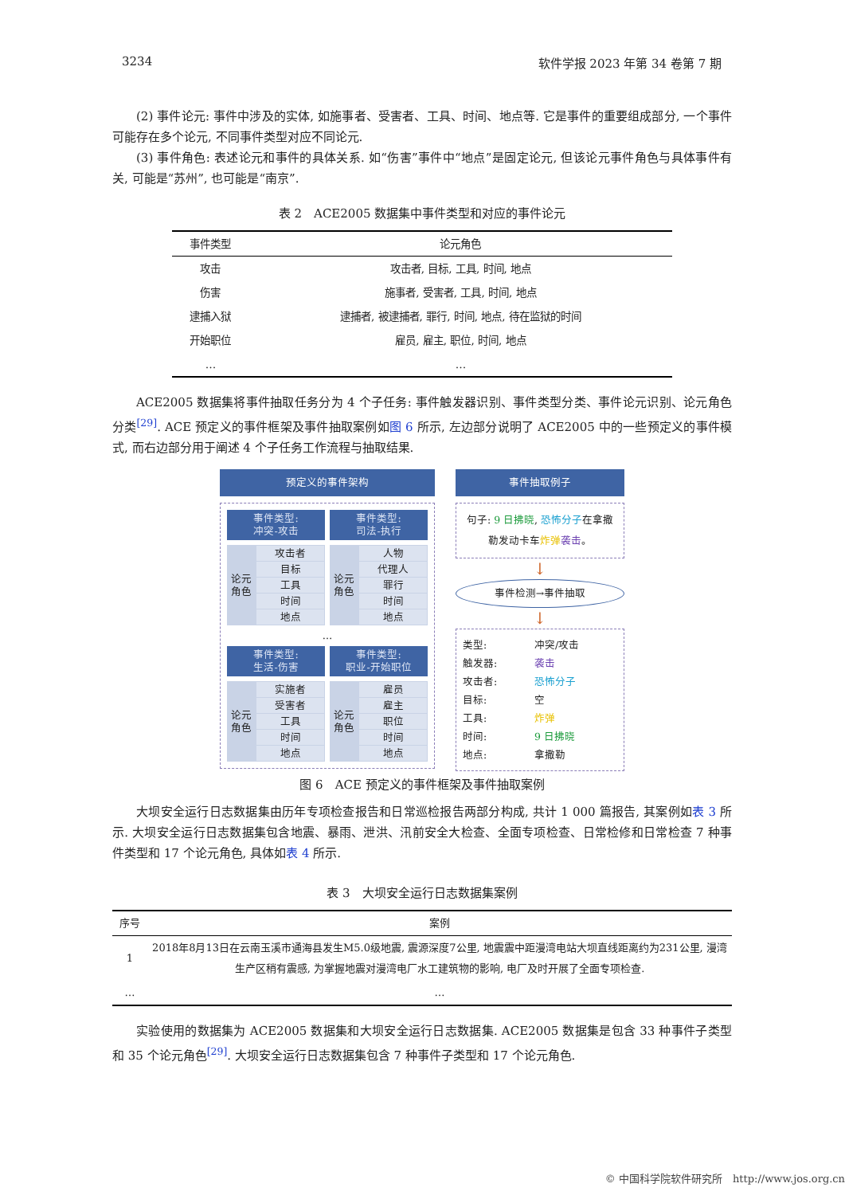3234 软件学报 2023 年第 34 卷第 7 期
(2) 事件论元: 事件中涉及的实体, 如施事者、受害者、工具、时间、地点等. 它是事件的重要组成部分, 一个事件可能存在多个论元, 不同事件类型对应不同论元.
(3) 事件角色: 表述论元和事件的具体关系. 如“伤害”事件中“地点”是固定论元, 但该论元事件角色与具体事件有关, 可能是“苏州”, 也可能是“南京”.
表 2　ACE2005 数据集中事件类型和对应的事件论元
| 事件类型 | 论元角色 |
| --- | --- |
| 攻击 | 攻击者, 目标, 工具, 时间, 地点 |
| 伤害 | 施事者, 受害者, 工具, 时间, 地点 |
| 逮捕入狱 | 逮捕者, 被逮捕者, 罪行, 时间, 地点, 待在监狱的时间 |
| 开始职位 | 雇员, 雇主, 职位, 时间, 地点 |
| … | … |
ACE2005 数据集将事件抽取任务分为 4 个子任务: 事件触发器识别、事件类型分类、事件论元识别、论元角色分类<sup>[29]</sup>. ACE 预定义的事件框架及事件抽取案例如图 6 所示, 左边部分说明了 ACE2005 中的一些预定义的事件模式, 而右边部分用于阐述 4 个子任务工作流程与抽取结果.
预定义的事件架构
事件类型:
冲突-攻击
事件类型:
司法-执行
论元
角色
攻击者
目标
工具
时间
地点
论元
角色
人物
代理人
罪行
时间
地点
…
事件类型:
生活-伤害
事件类型:
职业-开始职位
论元
角色
实施者
受害者
工具
时间
地点
论元
角色
雇员
雇主
职位
时间
地点
事件抽取例子
句子: 9 日拂晓, 恐怖分子在拿撒勒发动卡车炸弹 袭击。
↓
事件检测→事件抽取
↓
类型: 冲突/攻击
触发器: 袭击
攻击者: 恐怖分子
目标: 空
工具: 炸弹
时间: 9 日拂晓
地点: 拿撒勒
图 6　ACE 预定义的事件框架及事件抽取案例
大坝安全运行日志数据集由历年专项检查报告和日常巡检报告两部分构成, 共计 1 000 篇报告, 其案例如表 3 所示. 大坝安全运行日志数据集包含地震、暴雨、泄洪、汛前安全大检查、全面专项检查、日常检修和日常检查 7 种事件类型和 17 个论元角色, 具体如表 4 所示.
表 3　大坝安全运行日志数据集案例
| 序号 | 案例 |
| --- | --- |
| 1 | 2018年8月13日在云南玉溪市通海县发生M5.0级地震, 震源深度7公里, 地震震中距漫湾电站大坝直线距离约为231公里, 漫湾生产区稍有震感, 为掌握地震对漫湾电厂水工建筑物的影响, 电厂及时开展了全面专项检查. |
| … | … |
实验使用的数据集为 ACE2005 数据集和大坝安全运行日志数据集. ACE2005 数据集是包含 33 种事件子类型和 35 个论元角色<sup>[29]</sup>. 大坝安全运行日志数据集包含 7 种事件子类型和 17 个论元角色.
© 中国科学院软件研究所　http://www.jos.org.cn